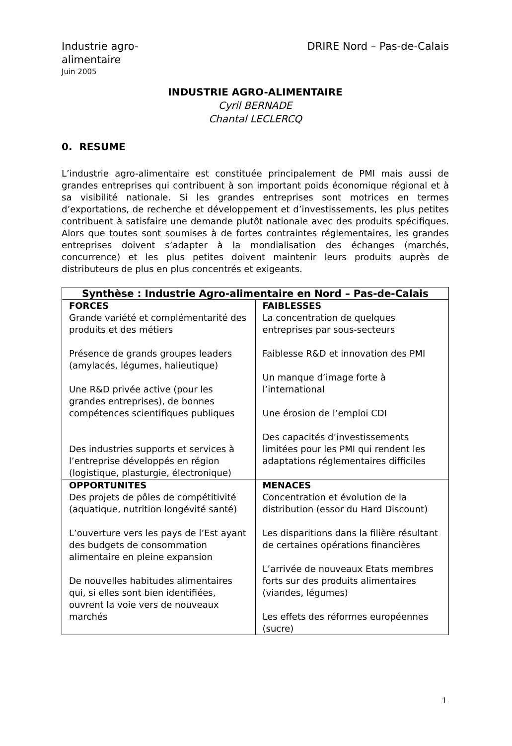Industrie agro-
alimentaire
Juin 2005
DRIRE Nord – Pas-de-Calais
INDUSTRIE AGRO-ALIMENTAIRE
Cyril BERNADE
Chantal LECLERCQ
0. RESUME
L’industrie agro-alimentaire est constituée principalement de PMI mais aussi de grandes entreprises qui contribuent à son important poids économique régional et à sa visibilité nationale. Si les grandes entreprises sont motrices en termes d’exportations, de recherche et développement et d’investissements, les plus petites contribuent à satisfaire une demande plutôt nationale avec des produits spécifiques. Alors que toutes sont soumises à de fortes contraintes réglementaires, les grandes entreprises doivent s’adapter à la mondialisation des échanges (marchés, concurrence) et les plus petites doivent maintenir leurs produits auprès de distributeurs de plus en plus concentrés et exigeants.
| Synthèse : Industrie Agro-alimentaire en Nord – Pas-de-Calais | |
| --- | --- |
| FORCES Grande variété et complémentarité des produits et des métiers Présence de grands groupes leaders (amylacés, légumes, halieutique) Une R&D privée active (pour les grandes entreprises), de bonnes compétences scientifiques publiques Des industries supports et services à l’entreprise développés en région (logistique, plasturgie, électronique) | FAIBLESSES La concentration de quelques entreprises par sous-secteurs Faiblesse R&D et innovation des PMI Un manque d’image forte à l’international Une érosion de l’emploi CDI Des capacités d’investissements limitées pour les PMI qui rendent les adaptations réglementaires difficiles |
| OPPORTUNITES Des projets de pôles de compétitivité (aquatique, nutrition longévité santé) L’ouverture vers les pays de l’Est ayant des budgets de consommation alimentaire en pleine expansion De nouvelles habitudes alimentaires qui, si elles sont bien identifiées, ouvrent la voie vers de nouveaux marchés | MENACES Concentration et évolution de la distribution (essor du Hard Discount) Les disparitions dans la filière résultant de certaines opérations financières L’arrivée de nouveaux Etats membres forts sur des produits alimentaires (viandes, légumes) Les effets des réformes européennes (sucre) |
1